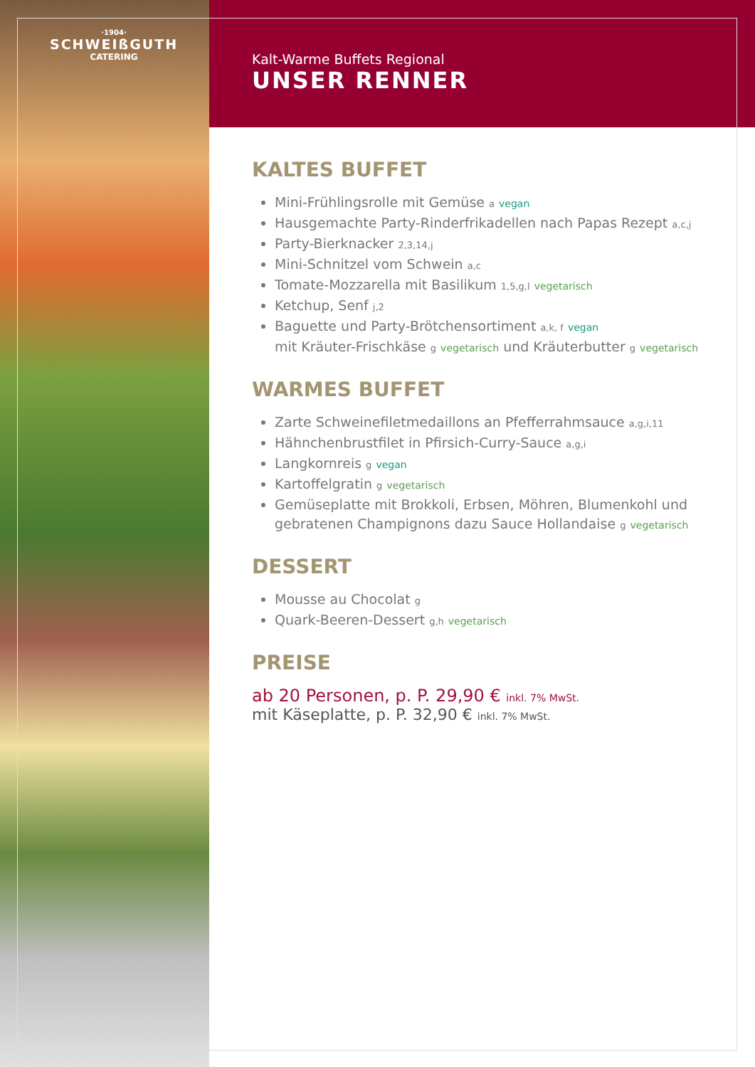·1904·
SCHWEIßGUTH
CATERING
Kalt-Warme Buffets Regional
UNSER RENNER
KALTES BUFFET
Mini-Frühlingsrolle mit Gemüse a vegan
Hausgemachte Party-Rinderfrikadellen nach Papas Rezept a,c,j
Party-Bierknacker 2,3,14,j
Mini-Schnitzel vom Schwein a,c
Tomate-Mozzarella mit Basilikum 1,5,g,l vegetarisch
Ketchup, Senf j,2
Baguette und Party-Brötchensortiment a,k, f vegan
mit Kräuter-Frischkäse g vegetarisch und Kräuterbutter g vegetarisch
WARMES BUFFET
Zarte Schweinefiletmedaillons an Pfefferrahmsauce a,g,i,11
Hähnchenbrustfilet in Pfirsich-Curry-Sauce a,g,i
Langkornreis g vegan
Kartoffelgratin g vegetarisch
Gemüseplatte mit Brokkoli, Erbsen, Möhren, Blumenkohl und gebratenen Champignons dazu Sauce Hollandaise g vegetarisch
DESSERT
Mousse au Chocolat g
Quark-Beeren-Dessert g,h vegetarisch
PREISE
ab 20 Personen, p. P. 29,90 € inkl. 7% MwSt.
mit Käseplatte, p. P. 32,90 € inkl. 7% MwSt.